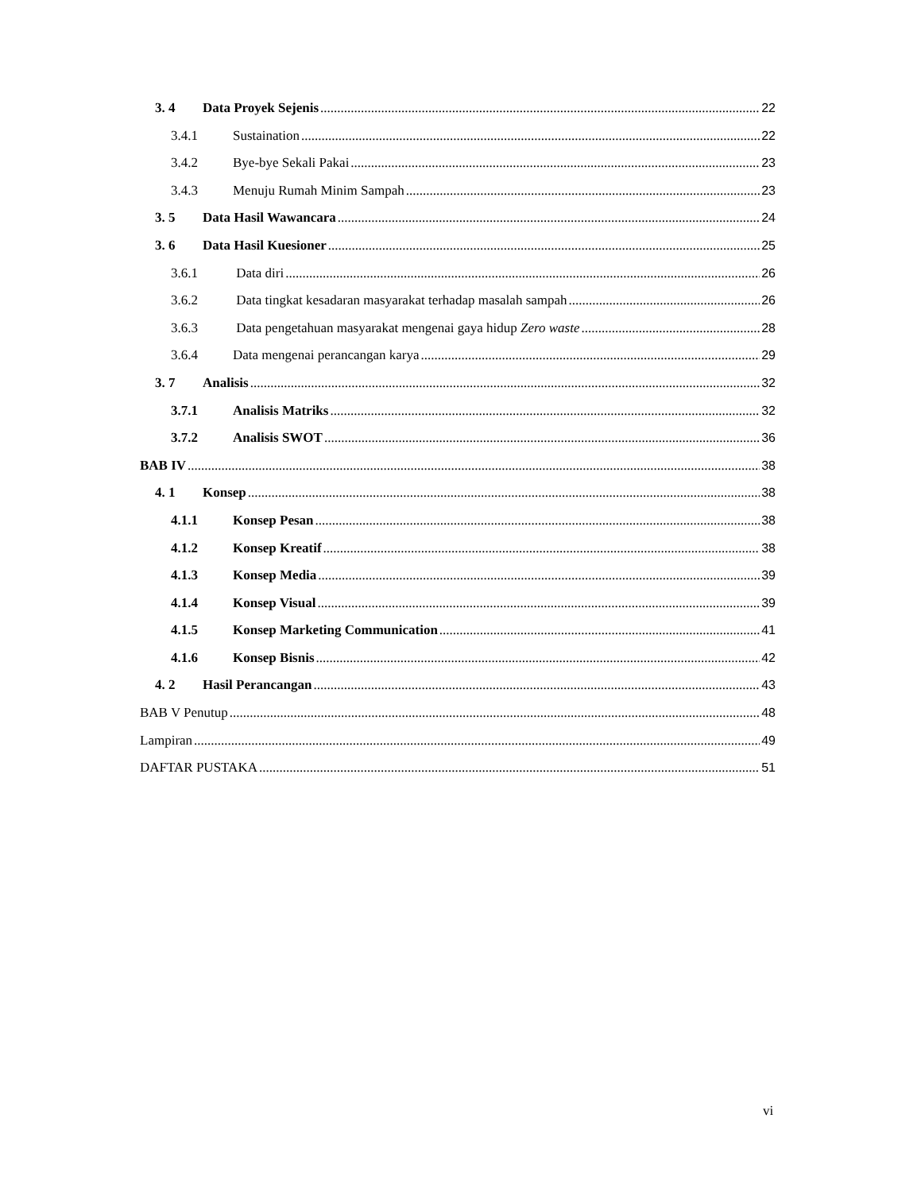3. 4 Data Proyek Sejenis 22
3.4.1 Sustaination 22
3.4.2 Bye-bye Sekali Pakai 23
3.4.3 Menuju Rumah Minim Sampah 23
3. 5 Data Hasil Wawancara 24
3. 6 Data Hasil Kuesioner 25
3.6.1 Data diri 26
3.6.2 Data tingkat kesadaran masyarakat terhadap masalah sampah 26
3.6.3 Data pengetahuan masyarakat mengenai gaya hidup Zero waste 28
3.6.4 Data mengenai perancangan karya 29
3. 7 Analisis 32
3.7.1 Analisis Matriks 32
3.7.2 Analisis SWOT 36
BAB IV 38
4. 1 Konsep 38
4.1.1 Konsep Pesan 38
4.1.2 Konsep Kreatif 38
4.1.3 Konsep Media 39
4.1.4 Konsep Visual 39
4.1.5 Konsep Marketing Communication 41
4.1.6 Konsep Bisnis 42
4. 2 Hasil Perancangan 43
BAB V Penutup 48
Lampiran 49
DAFTAR PUSTAKA 51
vi